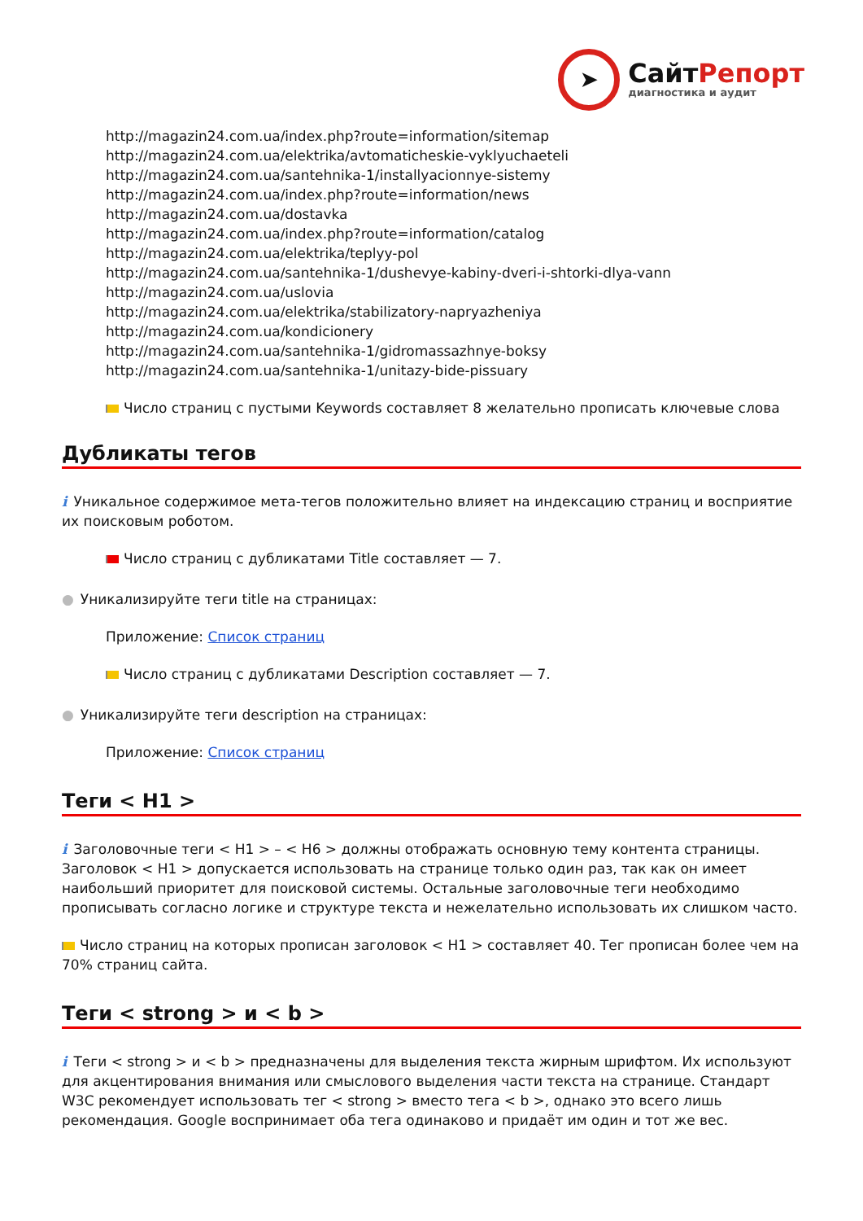➤
СайтРепорт
диагностика и аудит
http://magazin24.com.ua/index.php?route=information/sitemap
http://magazin24.com.ua/elektrika/avtomaticheskie-vyklyuchaeteli
http://magazin24.com.ua/santehnika-1/installyacionnye-sistemy
http://magazin24.com.ua/index.php?route=information/news
http://magazin24.com.ua/dostavka
http://magazin24.com.ua/index.php?route=information/catalog
http://magazin24.com.ua/elektrika/teplyy-pol
http://magazin24.com.ua/santehnika-1/dushevye-kabiny-dveri-i-shtorki-dlya-vann
http://magazin24.com.ua/uslovia
http://magazin24.com.ua/elektrika/stabilizatory-napryazheniya
http://magazin24.com.ua/kondicionery
http://magazin24.com.ua/santehnika-1/gidromassazhnye-boksy
http://magazin24.com.ua/santehnika-1/unitazy-bide-pissuary
Число страниц с пустыми Keywords составляет 8 желательно прописать ключевые слова
Дубликаты тегов
i Уникальное содержимое мета-тегов положительно влияет на индексацию страниц и восприятие их поисковым роботом.
Число страниц с дубликатами Title составляет — 7.
● Уникализируйте теги title на страницах:
Приложение: Список страниц
Число страниц с дубликатами Description составляет — 7.
● Уникализируйте теги description на страницах:
Приложение: Список страниц
Теги < H1 >
i Заголовочные теги < H1 > – < H6 > должны отображать основную тему контента страницы. Заголовок < H1 > допускается использовать на странице только один раз, так как он имеет наибольший приоритет для поисковой системы. Остальные заголовочные теги необходимо прописывать согласно логике и структуре текста и нежелательно использовать их слишком часто.
Число страниц на которых прописан заголовок < H1 > составляет 40. Тег прописан более чем на 70% страниц сайта.
Теги < strong > и < b >
i Теги < strong > и < b > предназначены для выделения текста жирным шрифтом. Их используют для акцентирования внимания или смыслового выделения части текста на странице. Стандарт W3C рекомендует использовать тег < strong > вместо тега < b >, однако это всего лишь рекомендация. Google воспринимает оба тега одинаково и придаёт им один и тот же вес.